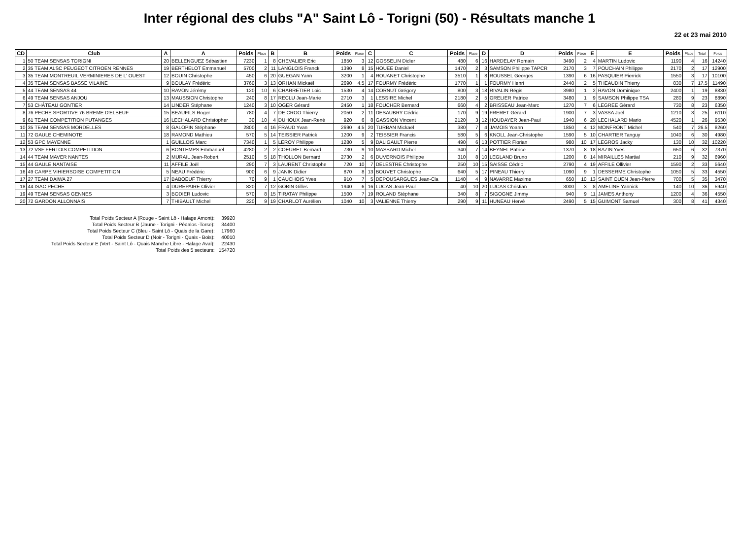Inter régional des clubs "A" Saint Lô - Torigni (50) - Résultats manche 1
22 et 23 mai 2010
| CD | Club | A | A | Poids | Place | B | B | Poids | Place | C | C | Poids | Place | D | D | Poids | Place | E | E | Poids | Place | Total | Poids |
| --- | --- | --- | --- | --- | --- | --- | --- | --- | --- | --- | --- | --- | --- | --- | --- | --- | --- | --- | --- | --- | --- | --- | --- |
| 1 | 50 TEAM SENSAS TORIGNI | 20 | BELLENGUEZ Sébastien | 7230 | 1 | 8 | CHEVALIER Eric | 1850 | 3 | 12 | GOSSELIN Didier | 480 | 6 | 16 | HARDELAY Romain | 3490 | 2 | 4 | MARTIN Ludovic | 1190 | 4 | 16 | 14240 |
| 2 | 35 TEAM ALSC PEUGEOT CITROEN RENNES | 19 | BERTHELOT Emmanuel | 5700 | 2 | 11 | LANGLOIS Franck | 1390 | 8 | 15 | HOUEE Daniel | 1470 | 2 | 3 | SAMSON Philippe TAPCR | 2170 | 3 | 7 | POUCHAIN Philippe | 2170 | 2 | 17 | 12900 |
| 3 | 35 TEAM MONTREUIL VERMINIERES DE L' OUEST | 12 | BOUIN Christophe | 450 | 6 | 20 | GUEGAN Yann | 3200 | 1 | 4 | ROUANET Christophe | 3510 | 1 | 8 | ROUSSEL Georges | 1390 | 6 | 16 | PASQUIER Pierrick | 1550 | 3 | 17 | 10100 |
| 4 | 35 TEAM SENSAS BASSE VILAINE | 9 | BOULAY Frédéric | 3760 | 3 | 13 | ORHAN Mickaël | 2690 | 4.5 | 17 | FOURMY Frédéric | 1770 | 1 | 1 | FOURMY Henri | 2440 | 2 | 5 | THEAUDIN Thierry | 830 | 7 | 17.5 | 11490 |
| 5 | 44 TEAM SENSAS 44 | 10 | RAVON Jérémy | 120 | 10 | 6 | CHARRETIER Loic | 1530 | 4 | 14 | CORNUT Grégory | 800 | 3 | 18 | RIVALIN Régis | 3980 | 1 | 2 | RAVON Dominique | 2400 | 1 | 19 | 8830 |
| 6 | 49 TEAM SENSAS ANJOU | 13 | MAUSSION Christophe | 240 | 8 | 17 | RECLU Jean-Marie | 2710 | 3 | 1 | LESSIRE Michel | 2180 | 2 | 5 | GRELIER Patrice | 3480 | 1 | 9 | SAMSON Philippe TSA | 280 | 9 | 23 | 8890 |
| 7 | 53 CHÂTEAU GONTIER | 14 | LINDER Stéphane | 1240 | 3 | 10 | OGER Gérard | 2450 | 1 | 18 | FOUCHER Bernard | 660 | 4 | 2 | BRISSEAU Jean-Marc | 1270 | 7 | 6 | LEGREE Gérard | 730 | 8 | 23 | 6350 |
| 8 | 76 PECHE SPORTIVE 76 BREME D'ELBEUF | 15 | BEAUFILS Roger | 780 | 4 | 7 | DE CROO Thierry | 2050 | 2 | 11 | DESAUBRY Cédric | 170 | 9 | 19 | FRERET Gérard | 1900 | 7 | 3 | VASSA Joël | 1210 | 3 | 25 | 6110 |
| 9 | 61 TEAM COMPETITION PUTANGES | 16 | LECHALARD Christopher | 30 | 10 | 4 | DUHOUX Jean-René | 920 | 6 | 8 | GASSION Vincent | 2120 | 3 | 12 | HOUDAYER Jean-Paul | 1940 | 6 | 20 | LECHALARD Mario | 4520 | 1 | 26 | 9530 |
| 10 | 35 TEAM SENSAS MORDELLES | 8 | GALOPIN Stéphane | 2800 | 4 | 16 | FRAUD Yvan | 2690 | 4.5 | 20 | TURBAN Mickaël | 380 | 7 | 4 | JAMOIS Yoann | 1850 | 4 | 12 | MONFRONT Michel | 540 | 7 | 26.5 | 8260 |
| 11 | 72 GAULE CHEMINOTE | 18 | RAMOND Mathieu | 570 | 5 | 14 | TEISSIER Patrick | 1200 | 9 | 2 | TEISSIER Francis | 580 | 5 | 6 | KNOLL Jean-Christophe | 1590 | 5 | 10 | CHARTIER Tanguy | 1040 | 6 | 30 | 4980 |
| 12 | 53 GPC MAYENNE | 1 | GUILLOIS Marc | 7340 | 1 | 5 | LEROY Philippe | 1280 | 5 | 9 | DALIGAULT Pierre | 490 | 6 | 13 | POTTIER Florian | 980 | 10 | 17 | LEGROS Jacky | 130 | 10 | 32 | 10220 |
| 13 | 72 VSF FERTOIS COMPETITION | 6 | BONTEMPS Emmanuel | 4280 | 2 | 2 | COEURET Bernard | 730 | 9 | 10 | MASSARD Michel | 340 | 7 | 14 | BEYNEL Patrice | 1370 | 8 | 18 | BAZIN Yves | 650 | 6 | 32 | 7370 |
| 14 | 44 TEAM MAVER NANTES | 2 | MURAIL Jean-Robert | 2510 | 5 | 18 | THOLLON Bernard | 2730 | 2 | 6 | DUVERNOIS Philippe | 310 | 8 | 10 | LEGLAND Bruno | 1200 | 8 | 14 | MIRAILLES Martial | 210 | 9 | 32 | 6960 |
| 15 | 44 GAULE NANTAISE | 11 | AFFILE Joël | 290 | 7 | 3 | LAURENT Christophe | 720 | 10 | 7 | DELESTRE Christophe | 250 | 10 | 15 | SAISSE Cédric | 2790 | 4 | 19 | AFFILE Ollivier | 1590 | 2 | 33 | 5640 |
| 16 | 49 CARPE VIHIERSOISE COMPETITION | 5 | NEAU Frédéric | 900 | 6 | 9 | JANIK Didier | 870 | 8 | 13 | BOUVET Christophe | 640 | 5 | 17 | PINEAU Thierry | 1090 | 9 | 1 | DESSERME Christophe | 1050 | 5 | 33 | 4550 |
| 17 | 27 TEAM DAIWA 27 | 17 | BABOEUF Thierry | 70 | 9 | 1 | CAUCHOIS Yves | 910 | 7 | 5 | DEPOUSARGUES Jean-Cla | 1140 | 4 | 9 | NAVARRE Maxime | 650 | 10 | 13 | SAINT OUEN Jean-Pierre | 700 | 5 | 35 | 3470 |
| 18 | 44 ISAC PECHE | 4 | DUREPAIRE Olivier | 820 | 7 | 12 | GOBIN Gilles | 1940 | 6 | 16 | LUCAS Jean-Paul | 40 | 10 | 20 | LUCAS Christian | 3000 | 3 | 8 | AMELINE Yannick | 140 | 10 | 36 | 5940 |
| 19 | 49 TEAM SENSAS GENNES | 3 | BODIER Ludovic | 570 | 8 | 15 | TIRATAY Philippe | 1500 | 7 | 19 | ROLAND Stéphane | 340 | 8 | 7 | SIGOGNE Jimmy | 940 | 9 | 11 | JAMES Anthony | 1200 | 4 | 36 | 4550 |
| 20 | 72 GARDON ALLONNAIS | 7 | THIBAULT Michel | 220 | 9 | 19 | CHARLOT Aurélien | 1040 | 10 | 3 | VALIENNE Thierry | 290 | 9 | 11 | HUNEAU Hervé | 2490 | 5 | 15 | GUIMONT Samuel | 300 | 8 | 41 | 4340 |
| Total Poids Secteur A (Rouge - Saint Lô - Halage Amont): | 39920 |
| Total Poids Secteur B (Jaune - Torigni - Pédalos -Torse): | 34400 |
| Total Poids Secteur C (Bleu - Saint Lô - Quais de la Gare): | 17960 |
| Total Poids Secteur D (Noir - Torigni - Quais - Bois): | 40010 |
| Total Poids Secteur E (Vert - Saint Lô - Quais Manche Libre - Halage Aval): | 22430 |
| Total Poids des 5 secteurs: | 154720 |